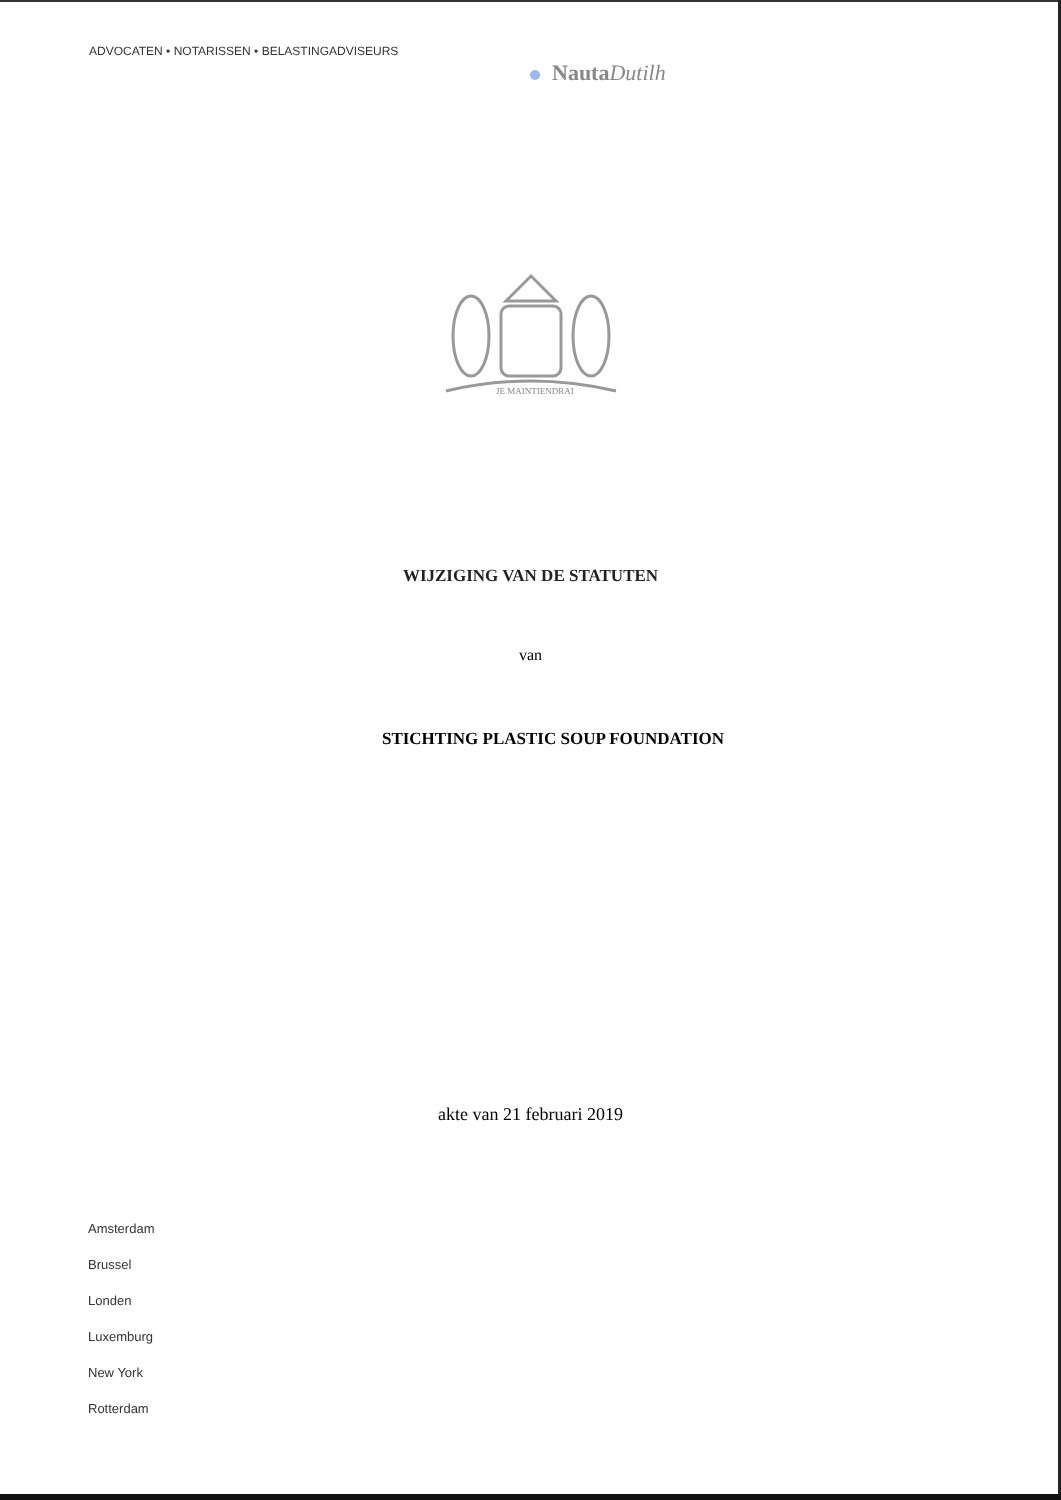ADVOCATEN • NOTARISSEN • BELASTINGADVISEURS
NautaDutilh
JE MAINTIENDRAI
WIJZIGING VAN DE STATUTEN
van
STICHTING PLASTIC SOUP FOUNDATION
akte van 21 februari 2019
Amsterdam
Brussel
Londen
Luxemburg
New York
Rotterdam